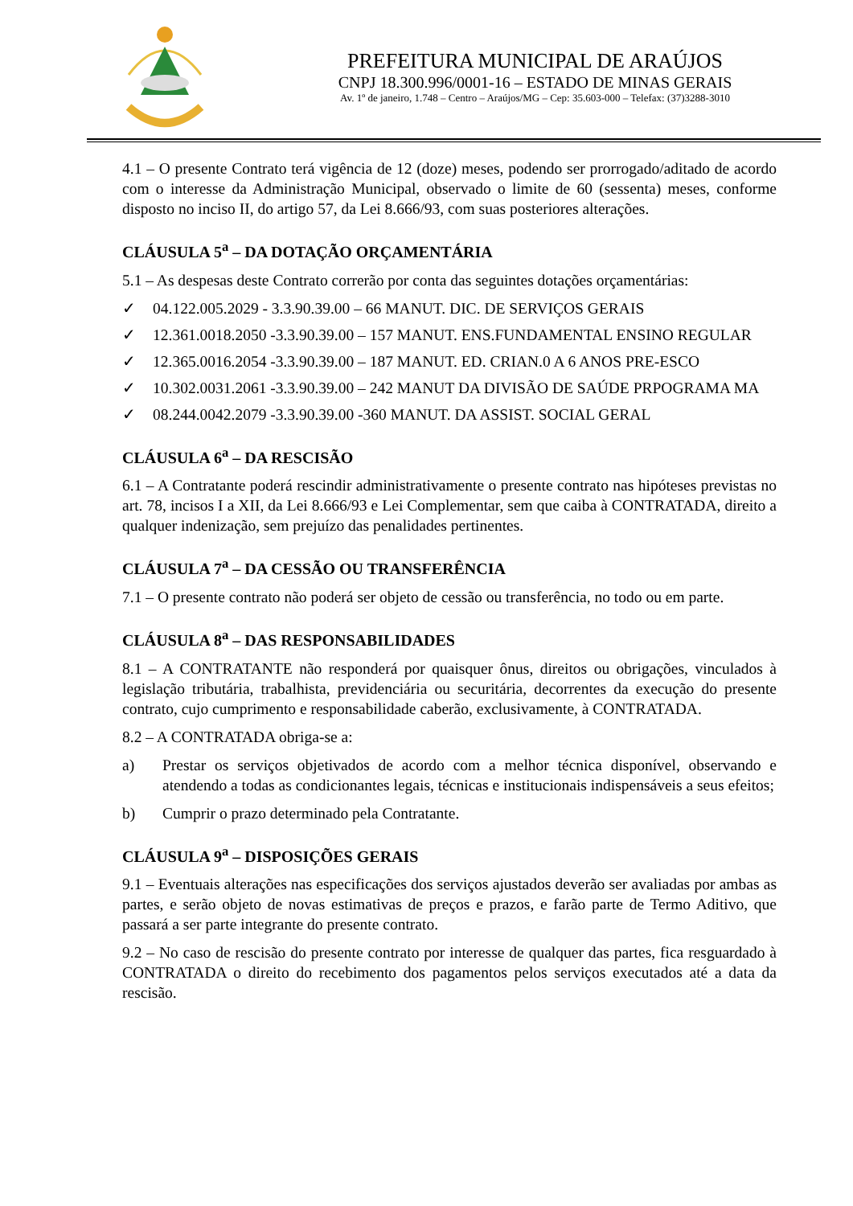PREFEITURA MUNICIPAL DE ARAÚJOS
CNPJ 18.300.996/0001-16 – ESTADO DE MINAS GERAIS
Av. 1º de janeiro, 1.748 – Centro – Araújos/MG – Cep: 35.603-000 – Telefax: (37)3288-3010
4.1 – O presente Contrato terá vigência de 12 (doze) meses, podendo ser prorrogado/aditado de acordo com o interesse da Administração Municipal, observado o limite de 60 (sessenta) meses, conforme disposto no inciso II, do artigo 57, da Lei 8.666/93, com suas posteriores alterações.
CLÁUSULA 5<sup>a</sup> – DA DOTAÇÃO ORÇAMENTÁRIA
5.1 – As despesas deste Contrato correrão por conta das seguintes dotações orçamentárias:
✓ 04.122.005.2029 - 3.3.90.39.00 – 66 MANUT. DIC. DE SERVIÇOS GERAIS
✓ 12.361.0018.2050 -3.3.90.39.00 – 157 MANUT. ENS.FUNDAMENTAL ENSINO REGULAR
✓ 12.365.0016.2054 -3.3.90.39.00 – 187 MANUT. ED. CRIAN.0 A 6 ANOS PRE-ESCO
✓ 10.302.0031.2061 -3.3.90.39.00 – 242 MANUT DA DIVISÃO DE SAÚDE PRPOGRAMA MA
✓ 08.244.0042.2079 -3.3.90.39.00 -360 MANUT. DA ASSIST. SOCIAL GERAL
CLÁUSULA 6<sup>a</sup> – DA RESCISÃO
6.1 – A Contratante poderá rescindir administrativamente o presente contrato nas hipóteses previstas no art. 78, incisos I a XII, da Lei 8.666/93 e Lei Complementar, sem que caiba à CONTRATADA, direito a qualquer indenização, sem prejuízo das penalidades pertinentes.
CLÁUSULA 7<sup>a</sup> – DA CESSÃO OU TRANSFERÊNCIA
7.1 – O presente contrato não poderá ser objeto de cessão ou transferência, no todo ou em parte.
CLÁUSULA 8<sup>a</sup> – DAS RESPONSABILIDADES
8.1 – A CONTRATANTE não responderá por quaisquer ônus, direitos ou obrigações, vinculados à legislação tributária, trabalhista, previdenciária ou securitária, decorrentes da execução do presente contrato, cujo cumprimento e responsabilidade caberão, exclusivamente, à CONTRATADA.
8.2 – A CONTRATADA obriga-se a:
a) Prestar os serviços objetivados de acordo com a melhor técnica disponível, observando e atendendo a todas as condicionantes legais, técnicas e institucionais indispensáveis a seus efeitos;
b) Cumprir o prazo determinado pela Contratante.
CLÁUSULA 9<sup>a</sup> – DISPOSIÇÕES GERAIS
9.1 – Eventuais alterações nas especificações dos serviços ajustados deverão ser avaliadas por ambas as partes, e serão objeto de novas estimativas de preços e prazos, e farão parte de Termo Aditivo, que passará a ser parte integrante do presente contrato.
9.2 – No caso de rescisão do presente contrato por interesse de qualquer das partes, fica resguardado à CONTRATADA o direito do recebimento dos pagamentos pelos serviços executados até a data da rescisão.